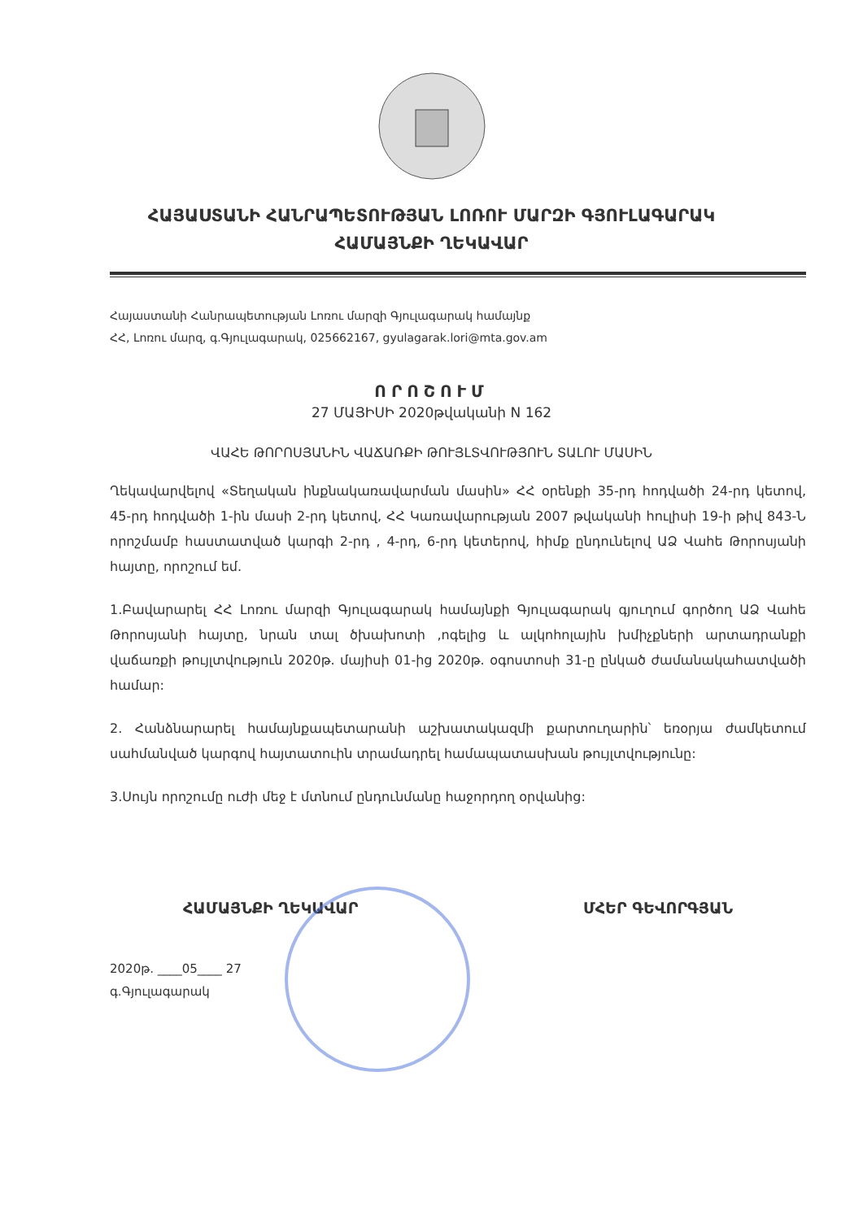ՀԱՅԱՍՏԱՆԻ ՀԱՆՐԱՊԵՏՈՒԹՅԱՆ ԼՈՌՈՒ ՄԱՐԶԻ ԳՅՈՒԼԱԳԱՐԱԿ
ՀԱՄԱՅՆՔԻ ՂԵԿԱՎԱՐ
Հայաստանի Հանրապետության Լոռու մարզի Գյուլագարակ համայնք
ՀՀ, Լոռու մարզ, գ.Գյուլագարակ, 025662167, gyulagarak.lori@mta.gov.am
ՈՐՈՇՈՒՄ
27 ՄԱՅԻՍԻ 2020թվականի N 162
ՎԱՀԵ ԹՈՐՈՍՅԱՆԻՆ ՎԱՃԱՌՔԻ ԹՈՒՅԼՏՎՈՒԹՅՈՒՆ ՏԱԼՈՒ ՄԱՍԻՆ
Ղեկավարվելով «Տեղական ինքնակառավարման մասին» ՀՀ օրենքի 35-րդ հոդվածի 24-րդ կետով, 45-րդ հոդվածի 1-ին մասի 2-րդ կետով, ՀՀ Կառավարության 2007 թվականի հուլիսի 19-ի թիվ 843-Ն որոշմամբ հաստատված կարգի 2-րդ , 4-րդ, 6-րդ կետերով, հիմք ընդունելով ԱՁ Վահե Թորոսյանի հայտը, որոշում եմ.
1.Բավարարել ՀՀ Լոռու մարզի Գյուլագարակ համայնքի Գյուլագարակ գյուղում գործող ԱՁ Վահե Թորոսյանի հայտը, նրան տալ ծխախոտի ,ոգելից և ալկոհոլային խմիչքների արտադրանքի վաճառքի թույլտվություն 2020թ. մայիսի 01-ից 2020թ. օգոստոսի 31-ը ընկած ժամանակահատվածի համար:
2. Հանձնարարել համայնքապետարանի աշխատակազմի քարտուղարին՝ եռօրյա ժամկետում սահմանված կարգով հայտատուին տրամադրել համապատասխան թույլտվությունը:
3.Սույն որոշումը ուժի մեջ է մտնում ընդունմանը հաջորդող օրվանից:
ՀԱՄԱՅՆՔԻ ՂԵԿԱՎԱՐ ՄՀԵՐ ԳԵՎՈՐԳՅԱՆ
2020թ. ____05____ 27
գ.Գյուլագարակ